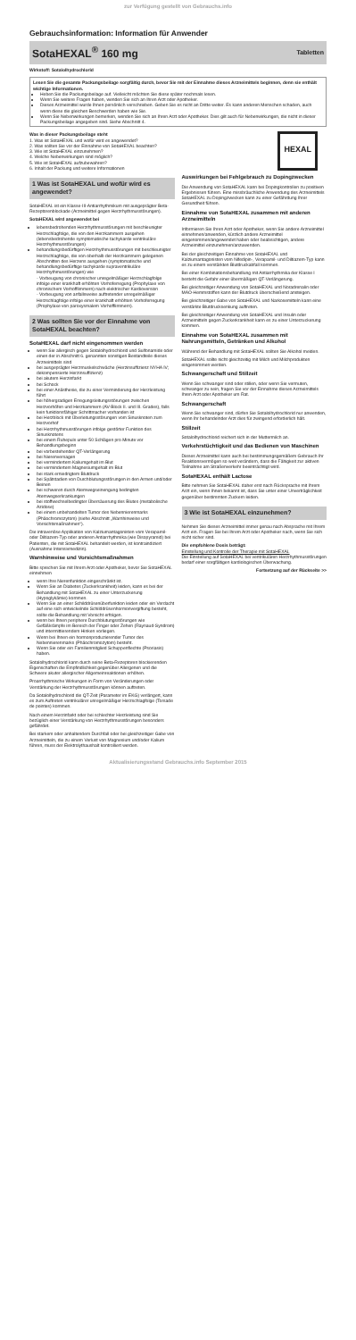zur Verfügung gestellt von Gebrauchs.info
Gebrauchsinformation: Information für Anwender
SotaHEXAL<sup>®</sup> 160 mg Tabletten
Wirkstoff: Sotalolhydrochlorid
Lesen Sie die gesamte Packungsbeilage sorgfältig durch, bevor Sie mit der Einnahme dieses Arzneimittels beginnen, denn sie enthält wichtige Informationen.
Heben Sie die Packungsbeilage auf. Vielleicht möchten Sie diese später nochmals lesen.
Wenn Sie weitere Fragen haben, wenden Sie sich an Ihren Arzt oder Apotheker.
Dieses Arzneimittel wurde Ihnen persönlich verschrieben. Geben Sie es nicht an Dritte weiter. Es kann anderen Menschen schaden, auch wenn diese die gleichen Beschwerden haben wie Sie.
Wenn Sie Nebenwirkungen bemerken, wenden Sie sich an Ihren Arzt oder Apotheker. Dies gilt auch für Nebenwirkungen, die nicht in dieser Packungsbeilage angegeben sind. Siehe Abschnitt 4.
Was in dieser Packungsbeilage steht
1. Was ist SotaHEXAL und wofür wird es angewendet?
2. Was sollten Sie vor der Einnahme von SotaHEXAL beachten?
3. Wie ist SotaHEXAL einzunehmen?
4. Welche Nebenwirkungen sind möglich?
5. Wie ist SotaHEXAL aufzubewahren?
6. Inhalt der Packung und weitere Informationen
HEXAL
1 Was ist SotaHEXAL und wofür wird es angewendet?
SotaHEXAL ist ein Klasse-III-Antiarrhythmikum mit ausgeprägter Beta-Rezeptorenblockade (Arzneimittel gegen Herzrhythmusstörungen).
SotaHEXAL wird angewendet bei
lebensbedrohenden Herzrhythmusstörungen mit beschleunigter Herzschlagfolge, die von den Herzkammern ausgehen (lebensbedrohende symptomatische tachykarde ventrikuläre Herzrhythmusstörungen)
behandlungsbedürftigen Herzrhythmusstörungen mit beschleunigter Herzschlagfolge, die von oberhalb der Herzkammern gelegenen Abschnitten des Herzens ausgehen (symptomatische und behandlungsbedürftige tachykarde supraventrikuläre Herzrhythmusstörungen) wie
- Vorbeugung von chronischer unregelmäßiger Herzschlagfolge infolge einer krankhaft erhöhten Vorhoferregung (Prophylaxe von chronischem Vorhofflimmern) nach elektrischer Kardioversion
- Vorbeugung von anfallsweise auftretender unregelmäßiger Herzschlagfolge infolge einer krankhaft erhöhten Vorhoferregung (Prophylaxe von paroxysmalem Vorhofflimmern).
2 Was sollten Sie vor der Einnahme von SotaHEXAL beachten?
SotaHEXAL darf nicht eingenommen werden
wenn Sie allergisch gegen Sotalolhydrochlorid und Sulfonamide oder einen der in Abschnitt 6. genannten sonstigen Bestandteile dieses Arzneimittels sind
bei ausgeprägter Herzmuskelschwäche (Herzinsuffizienz NYHA IV; dekompensierte Herzinsuffizienz)
bei akutem Herzinfarkt
bei Schock
bei einer Anästhesie, die zu einer Verminderung der Herzleistung führt
bei höhergradigen Erregungsleitungsstörungen zwischen Herzvorhöfen und Herzkammern (AV-Block II. und III. Grades), falls kein funktionsfähiger Schrittmacher vorhanden ist
bei Herzblock mit Überleitungsstörungen vom Sinusknoten zum Herzvorhof
bei Herzrhythmusstörungen infolge gestörter Funktion des Sinusknotens
bei einem Ruhepuls unter 50 Schlägen pro Minute vor Behandlungsbeginn
bei vorbestehender QT-Verlängerung
bei Nierenversagen
bei vermindertem Kaliumgehalt im Blut
bei vermindertem Magnesiumgehalt im Blut
bei stark erniedrigtem Blutdruck
bei Spätstadien von Durchblutungsstörungen in den Armen und/oder Beinen
bei schweren durch Atemwegseinengung bedingten Atemwegserkrankungen
bei stoffwechselbedingter Übersäuerung des Blutes (metabolische Azidose)
bei einem unbehandelten Tumor des Nebennierenmarks (Phäochromozytom) (siehe Abschnitt „Warnhinweise und Vorsichtsmaßnahmen“).
Die intravenöse Applikation von Kalziumantagonisten vom Verapamil- oder Diltiazem-Typ oder anderen Antiarrhythmika (wie Disopyramid) bei Patienten, die mit SotaHEXAL behandelt werden, ist kontraindiziert (Ausnahme Intensivmedizin).
Warnhinweise und Vorsichtsmaßnahmen
Bitte sprechen Sie mit Ihrem Arzt oder Apotheker, bevor Sie SotaHEXAL einnehmen
wenn Ihre Nierenfunktion eingeschränkt ist.
Wenn Sie an Diabetes (Zuckerkrankheit) leiden, kann es bei der Behandlung mit SotaHEXAL zu einer Unterzuckerung (Hypoglykämie) kommen.
Wenn Sie an einer Schilddrüsenüberfunktion leiden oder ein Verdacht auf eine sich entwickelnde Schilddrüsenhormonvergiftung besteht, sollte die Behandlung mit Vorsicht erfolgen.
wenn bei Ihnen periphere Durchblutungsstörungen wie Gefäßkrämpfe im Bereich der Finger oder Zehen (Raynaud-Syndrom) und intermittierendem Hinken vorliegen.
Wenn bei Ihnen ein hormonproduzierender Tumor des Nebennierenmarks (Phäochromozytom) besteht.
Wenn Sie oder ein Familienmitglied Schuppenflechte (Psoriasis) haben.
Sotalolhydrochlorid kann durch seine Beta-Rezeptoren blockierenden Eigenschaften die Empfindlichkeit gegenüber Allergenen und die Schwere akuter allergischer Allgemeinreaktionen erhöhen.
Proarrhythmische Wirkungen in Form von Veränderungen oder Verstärkung der Herzrhythmusstörungen können auftreten.
Da Sotalolhydrochlorid die QT-Zeit (Parameter im EKG) verlängert, kann es zum Auftreten ventrikulärer unregelmäßiger Herzschlagfolge (Torsade de pointes) kommen.
Nach einem Herzinfarkt oder bei schlechter Herzleistung sind Sie bezüglich einer Verstärkung von Herzrhythmusstörungen besonders gefährdet.
Bei starkem oder anhaltendem Durchfall oder bei gleichzeitiger Gabe von Arzneimitteln, die zu einem Verlust von Magnesium und/oder Kalium führen, muss der Elektrolythaushalt kontrolliert werden.
Auswirkungen bei Fehlgebrauch zu Dopingzwecken
Die Anwendung von SotaHEXAL kann bei Dopingkontrollen zu positiven Ergebnissen führen. Eine missbräuchliche Anwendung des Arzneimittels SotaHEXAL zu Dopingzwecken kann zu einer Gefährdung Ihrer Gesundheit führen.
Einnahme von SotaHEXAL zusammen mit anderen Arzneimitteln
Informieren Sie Ihren Arzt oder Apotheker, wenn Sie andere Arzneimittel einnehmen/anwenden, kürzlich andere Arzneimittel eingenommen/angewendet haben oder beabsichtigen, andere Arzneimittel einzunehmen/anzuwenden.
Bei der gleichzeitigen Einnahme von SotaHEXAL und Kalziumantagonisten vom Nifedipin-, Verapamil- und Diltiazem-Typ kann es zu einem verstärkten Blutdruckabfall kommen.
Bei einer Kombinationsbehandlung mit Antiarrhythmika der Klasse I besteht die Gefahr einer übermäßigen QT-Verlängerung.
Bei gleichzeitiger Anwendung von SotaHEXAL und Noradrenalin oder MAO-Hemmstoffen kann der Blutdruck überschießend ansteigen.
Bei gleichzeitiger Gabe von SotaHEXAL und Narkosemitteln kann eine verstärkte Blutdrucksenkung auftreten.
Bei gleichzeitiger Anwendung von SotaHEXAL und Insulin oder Arzneimitteln gegen Zuckerkrankheit kann es zu einer Unterzuckerung kommen.
Einnahme von SotaHEXAL zusammen mit Nahrungsmitteln, Getränken und Alkohol
Während der Behandlung mit SotaHEXAL sollten Sie Alkohol meiden.
SotaHEXAL sollte nicht gleichzeitig mit Milch und Milchprodukten eingenommen werden.
Schwangerschaft und Stillzeit
Wenn Sie schwanger sind oder stillen, oder wenn Sie vermuten, schwanger zu sein, fragen Sie vor der Einnahme dieses Arzneimittels Ihren Arzt oder Apotheker um Rat.
Schwangerschaft
Wenn Sie schwanger sind, dürfen Sie Sotalolhydrochlorid nur anwenden, wenn Ihr behandelnder Arzt dies für zwingend erforderlich hält.
Stillzeit
Sotalolhydrochlorid reichert sich in der Muttermilch an.
Verkehrstüchtigkeit und das Bedienen von Maschinen
Dieses Arzneimittel kann auch bei bestimmungsgemäßem Gebrauch Ihr Reaktionsvermögen so weit verändern, dass die Fähigkeit zur aktiven Teilnahme am Straßenverkehr beeinträchtigt wird.
SotaHEXAL enthält Lactose
Bitte nehmen Sie SotaHEXAL daher erst nach Rücksprache mit Ihrem Arzt ein, wenn Ihnen bekannt ist, dass Sie unter einer Unverträglichkeit gegenüber bestimmten Zuckern leiden.
3 Wie ist SotaHEXAL einzunehmen?
Nehmen Sie dieses Arzneimittel immer genau nach Absprache mit Ihrem Arzt ein. Fragen Sie bei Ihrem Arzt oder Apotheker nach, wenn Sie sich nicht sicher sind.
Die empfohlene Dosis beträgt:
Einstellung und Kontrolle der Therapie mit SotaHEXAL
Die Einstellung auf SotaHEXAL bei ventrikulären Herzrhythmusstörungen bedarf einer sorgfältigen kardiologischen Überwachung.
Fortsetzung auf der Rückseite >>
Aktualisierungsstand Gebrauchs.info September 2015